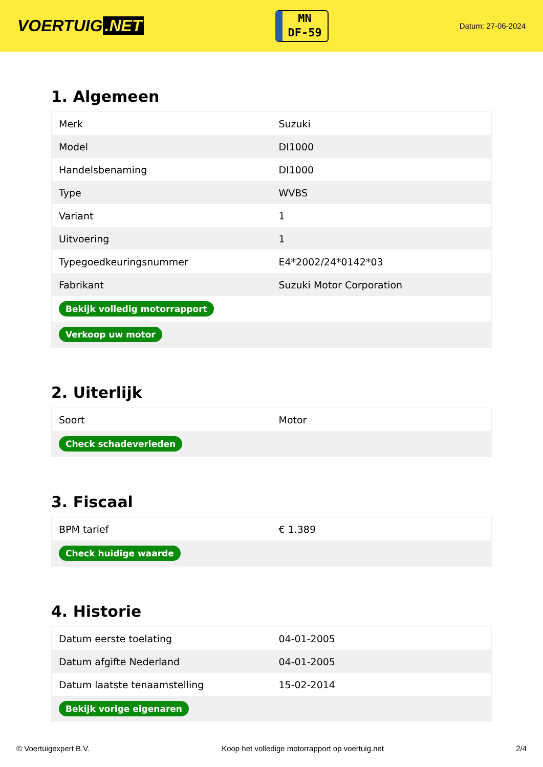VOERTUIG.NET
MN
DF-59
Datum: 27-06-2024
1. Algemeen
| Merk | Suzuki |
| Model | DI1000 |
| Handelsbenaming | DI1000 |
| Type | WVBS |
| Variant | 1 |
| Uitvoering | 1 |
| Typegoedkeuringsnummer | E4*2002/24*0142*03 |
| Fabrikant | Suzuki Motor Corporation |
| Bekijk volledig motorrapport | |
| Verkoop uw motor | |
2. Uiterlijk
| Soort | Motor |
| Check schadeverleden | |
3. Fiscaal
| BPM tarief | € 1.389 |
| Check huidige waarde | |
4. Historie
| Datum eerste toelating | 04-01-2005 |
| Datum afgifte Nederland | 04-01-2005 |
| Datum laatste tenaamstelling | 15-02-2014 |
| Bekijk vorige eigenaren | |
© Voertuigexpert B.V. Koop het volledige motorrapport op voertuig.net 2/4